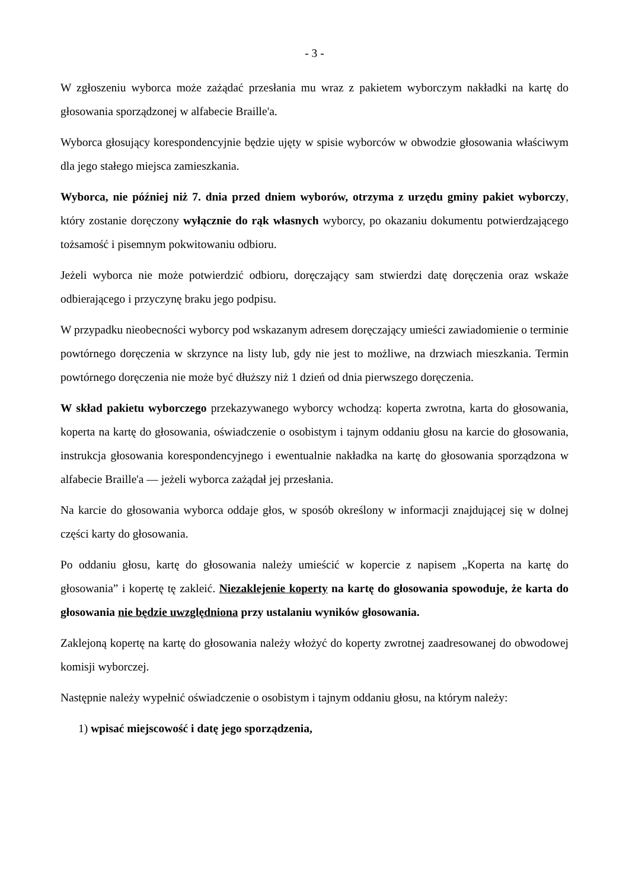- 3 -
W zgłoszeniu wyborca może zażądać przesłania mu wraz z pakietem wyborczym nakładki na kartę do głosowania sporządzonej w alfabecie Braille'a.
Wyborca głosujący korespondencyjnie będzie ujęty w spisie wyborców w obwodzie głosowania właściwym dla jego stałego miejsca zamieszkania.
Wyborca, nie później niż 7. dnia przed dniem wyborów, otrzyma z urzędu gminy pakiet wyborczy, który zostanie doręczony wyłącznie do rąk własnych wyborcy, po okazaniu dokumentu potwierdzającego tożsamość i pisemnym pokwitowaniu odbioru.
Jeżeli wyborca nie może potwierdzić odbioru, doręczający sam stwierdzi datę doręczenia oraz wskaże odbierającego i przyczynę braku jego podpisu.
W przypadku nieobecności wyborcy pod wskazanym adresem doręczający umieści zawiadomienie o terminie powtórnego doręczenia w skrzynce na listy lub, gdy nie jest to możliwe, na drzwiach mieszkania. Termin powtórnego doręczenia nie może być dłuższy niż 1 dzień od dnia pierwszego doręczenia.
W skład pakietu wyborczego przekazywanego wyborcy wchodzą: koperta zwrotna, karta do głosowania, koperta na kartę do głosowania, oświadczenie o osobistym i tajnym oddaniu głosu na karcie do głosowania, instrukcja głosowania korespondencyjnego i ewentualnie nakładka na kartę do głosowania sporządzona w alfabecie Braille'a — jeżeli wyborca zażądał jej przesłania.
Na karcie do głosowania wyborca oddaje głos, w sposób określony w informacji znajdującej się w dolnej części karty do głosowania.
Po oddaniu głosu, kartę do głosowania należy umieścić w kopercie z napisem „Koperta na kartę do głosowania” i kopertę tę zakleić. Niezaklejenie koperty na kartę do głosowania spowoduje, że karta do głosowania nie będzie uwzględniona przy ustalaniu wyników głosowania.
Zaklejoną kopertę na kartę do głosowania należy włożyć do koperty zwrotnej zaadresowanej do obwodowej komisji wyborczej.
Następnie należy wypełnić oświadczenie o osobistym i tajnym oddaniu głosu, na którym należy:
1) wpisać miejscowość i datę jego sporządzenia,